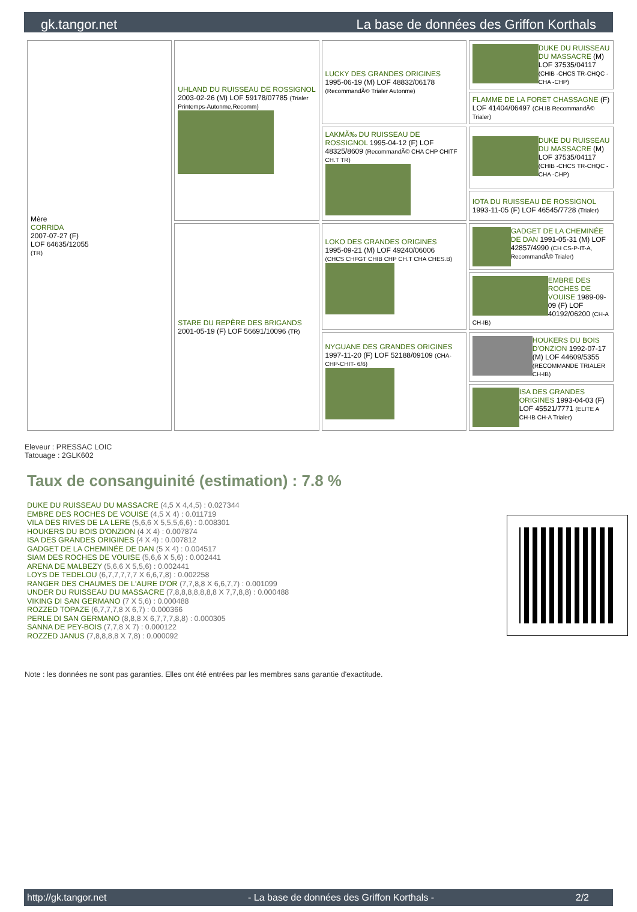gk.tangor.net La base de données des Griffon Korthals
| Mère CORRIDA 2007-07-27 (F) LOF 64635/12055 (TR) | UHLAND DU RUISSEAU DE ROSSIGNOL 2003-02-26 (M) LOF 59178/07785 (Trialer Printemps-Autonme,Recomm) | LUCKY DES GRANDES ORIGINES 1995-06-19 (M) LOF 48832/06178 (RecommandÃ© Trialer Autonme) | DUKE DU RUISSEAU DU MASSACRE (M) LOF 37535/04117 (CHIB -CHCS TR-CHQC -CHA -CHP) |
| | | | FLAMME DE LA FORET CHASSAGNE (F) LOF 41404/06497 (CH.IB RecommandÃ© Trialer) |
| | | LAKMÃ‰ DU RUISSEAU DE ROSSIGNOL 1995-04-12 (F) LOF 48325/8609 (RecommandÃ© CHA CHP CHITF CH.T TR) | DUKE DU RUISSEAU DU MASSACRE (M) LOF 37535/04117 (CHIB -CHCS TR-CHQC -CHA -CHP) |
| | | | IOTA DU RUISSEAU DE ROSSIGNOL 1993-11-05 (F) LOF 46545/7728 (Trialer) |
| | STARE DU REPÈRE DES BRIGANDS 2001-05-19 (F) LOF 56691/10096 (TR) | LOKO DES GRANDES ORIGINES 1995-09-21 (M) LOF 49240/06006 (CHCS CHFGT CHIB CHP CH.T CHA CHES.B) | GADGET DE LA CHEMINÉE DE DAN 1991-05-31 (M) LOF 42857/4990 (CH CS-P-IT-A, RecommandÃ© Trialer) |
| | | | EMBRE DES ROCHES DE VOUISE 1989-09-09 (F) LOF 40192/06200 (CH-A CH-IB) |
| | | NYGUANE DES GRANDES ORIGINES 1997-11-20 (F) LOF 52188/09109 (CHA-CHP-CHIT- 6/6) | HOUKERS DU BOIS D'ONZION 1992-07-17 (M) LOF 44609/5355 (RECOMMANDE TRIALER CH-IB) |
| | | | ISA DES GRANDES ORIGINES 1993-04-03 (F) LOF 45521/7771 (ELITE A CH-IB CH-A Trialer) |
Eleveur : PRESSAC LOIC
Tatouage : 2GLK602
Taux de consanguinité (estimation) : 7.8 %
DUKE DU RUISSEAU DU MASSACRE (4,5 X 4,4,5) : 0.027344
EMBRE DES ROCHES DE VOUISE (4,5 X 4) : 0.011719
VILA DES RIVES DE LA LERE (5,6,6 X 5,5,5,6,6) : 0.008301
HOUKERS DU BOIS D'ONZION (4 X 4) : 0.007874
ISA DES GRANDES ORIGINES (4 X 4) : 0.007812
GADGET DE LA CHEMINÉE DE DAN (5 X 4) : 0.004517
SIAM DES ROCHES DE VOUISE (5,6,6 X 5,6) : 0.002441
ARENA DE MALBEZY (5,6,6 X 5,5,6) : 0.002441
LOYS DE TEDELOU (6,7,7,7,7,7 X 6,6,7,8) : 0.002258
RANGER DES CHAUMES DE L'AURE D'OR (7,7,8,8 X 6,6,7,7) : 0.001099
UNDER DU RUISSEAU DU MASSACRE (7,8,8,8,8,8,8,8 X 7,7,8,8) : 0.000488
VIKING DI SAN GERMANO (7 X 5,6) : 0.000488
ROZZED TOPAZE (6,7,7,7,8 X 6,7) : 0.000366
PERLE DI SAN GERMANO (8,8,8 X 6,7,7,7,8,8) : 0.000305
SANNA DE PEY-BOIS (7,7,8 X 7) : 0.000122
ROZZED JANUS (7,8,8,8,8 X 7,8) : 0.000092
Note : les données ne sont pas garanties. Elles ont été entrées par les membres sans garantie d'exactitude.
http://gk.tangor.net - La base de données des Griffon Korthals - 2/2